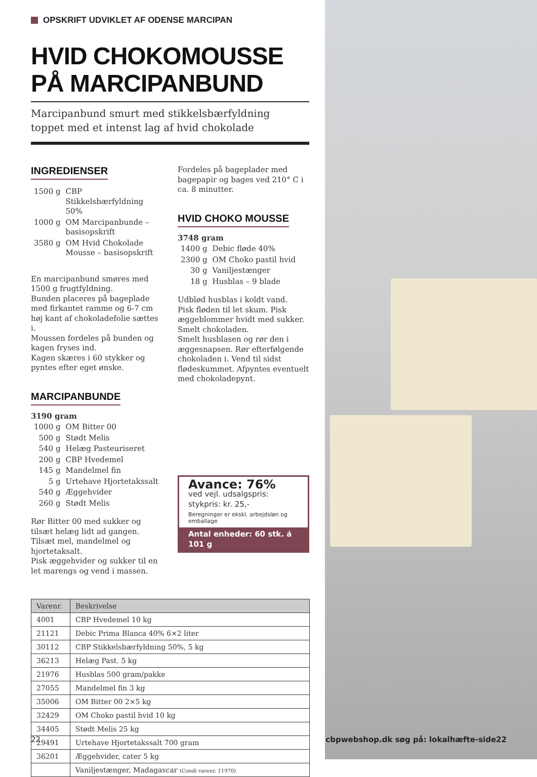OPSKRIFT UDVIKLET AF ODENSE MARCIPAN
HVID CHOKOMOUSSE
PÅ MARCIPANBUND
Marcipanbund smurt med stikkelsbærfyldning
toppet med et intenst lag af hvid chokolade
INGREDIENSER
| 1500 g | CBP Stikkelsbærfyldning 50% |
| 1000 g | OM Marcipanbunde – basisopskrift |
| 3580 g | OM Hvid Chokolade Mousse – basisopskrift |
En marcipanbund smøres med 1500 g frugtfyldning.
Bunden placeres på bageplade med firkantet ramme og 6-7 cm høj kant af chokoladefolie sættes i.
Moussen fordeles på bunden og kagen fryses ind.
Kagen skæres i 60 stykker og pyntes efter eget ønske.
MARCIPANBUNDE
3190 gram
| 1000 g | OM Bitter 00 |
| 500 g | Stødt Melis |
| 540 g | Helæg Pasteuriseret |
| 200 g | CBP Hvedemel |
| 145 g | Mandelmel fin |
| 5 g | Urtehave Hjortetakssalt |
| 540 g | Æggehvider |
| 260 g | Stødt Melis |
Rør Bitter 00 med sukker og tilsæt helæg lidt ad gangen. Tilsæt mel, mandelmel og hjortetaksalt.
Pisk æggehvider og sukker til en let marengs og vend i massen.
Fordeles på bageplader med bagepapir og bages ved 210° C i ca. 8 minutter.
HVID CHOKO MOUSSE
3748 gram
| 1400 g | Debic fløde 40% |
| 2300 g | OM Choko pastil hvid |
| 30 g | Vaniljestænger |
| 18 g | Husblas – 9 blade |
Udblød husblas i koldt vand.
Pisk fløden til let skum. Pisk æggeblommer hvidt med sukker.
Smelt chokoladen.
Smelt husblasen og rør den i æggesnapsen. Rør efterfølgende chokoladen i. Vend til sidst flødeskummet. Afpyntes eventuelt med chokoladepynt.
Avance: 76%
ved vejl. udsalgspris:
stykpris: kr. 25,-
Beregninger er ekskl. arbejdsløn og emballage
Antal enheder: 60 stk. á 101 g
| Varenr. | Beskrivelse |
| --- | --- |
| 4001 | CBP Hvedemel 10 kg |
| 21121 | Debic Prima Blanca 40% 6×2 liter |
| 30112 | CBP Stikkelsbærfyldning 50%, 5 kg |
| 36213 | Helæg Past. 5 kg |
| 21976 | Husblas 500 gram/pakke |
| 27055 | Mandelmel fin 3 kg |
| 35006 | OM Bitter 00 2×5 kg |
| 32429 | OM Choko pastil hvid 10 kg |
| 34405 | Stødt Melis 25 kg |
| 29491 | Urtehave Hjortetakssalt 700 gram |
| 36201 | Æggehvider, cater 5 kg |
| | Vaniljestænger, Madagascar (Condi varenr. 11970) |
22
cbpwebshop.dk søg på: lokalhæfte-side22